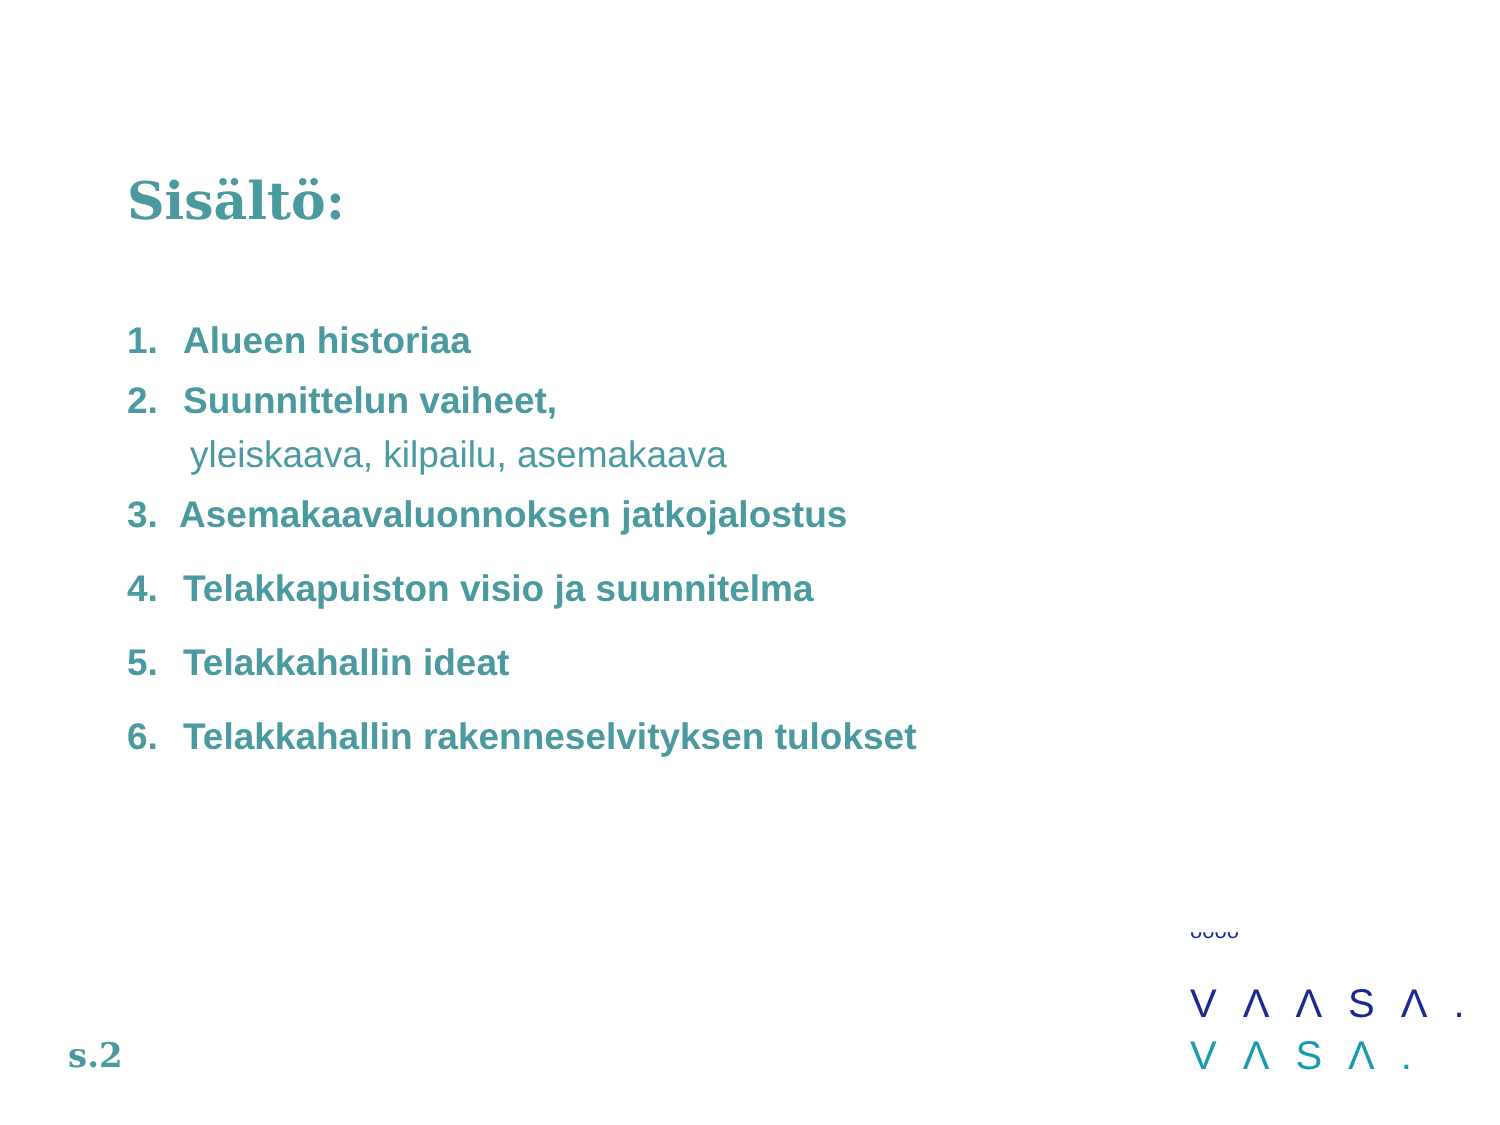Sisältö:
1. Alueen historiaa
2. Suunnittelun vaiheet,
yleiskaava, kilpailu, asemakaava
3. Asemakaavaluonnoksen jatkojalostus
4. Telakkapuiston visio ja suunnitelma
5. Telakkahallin ideat
6. Telakkahallin rakenneselvityksen tulokset
s.2
ᴗᴗᴗᴗ
VΛΛSΛ.
VΛSΛ.